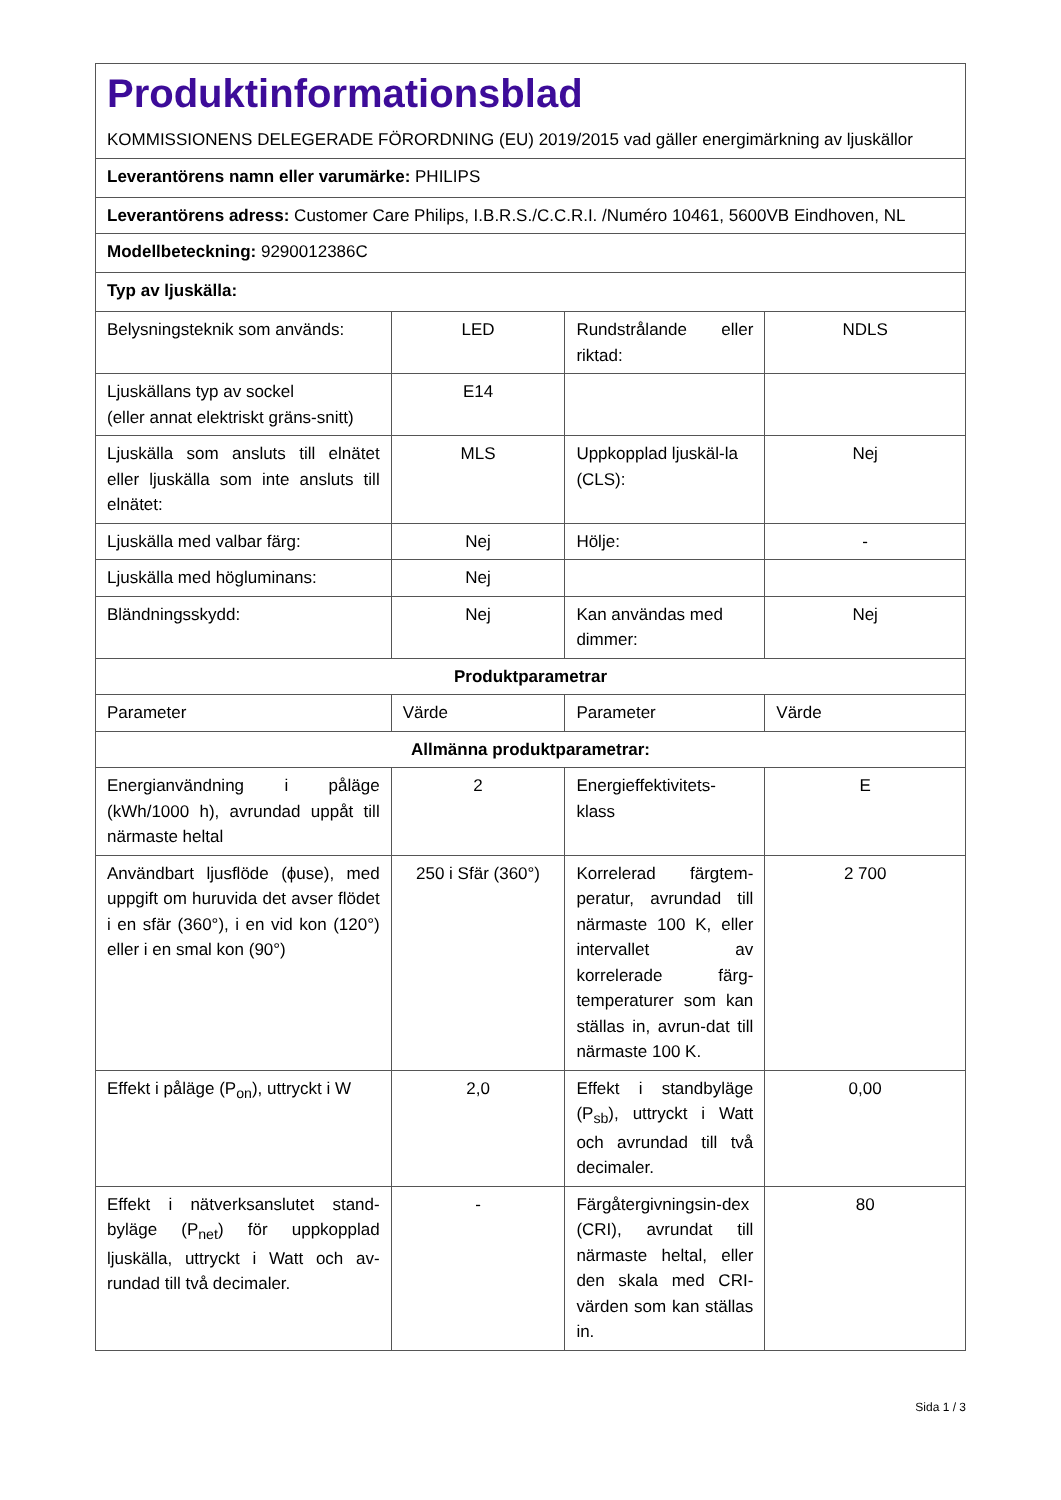| Produktinformationsblad KOMMISSIONENS DELEGERADE FÖRORDNING (EU) 2019/2015 vad gäller energimärkning av ljuskällor | | | |
| Leverantörens namn eller varumärke: PHILIPS | | | |
| Leverantörens adress: Customer Care Philips, I.B.R.S./C.C.R.I. /Numéro 10461, 5600VB Eindhoven, NL | | | |
| Modellbeteckning: 9290012386C | | | |
| Typ av ljuskälla: | | | |
| Belysningsteknik som används: | LED | Rundstrålande eller riktad: | NDLS |
| Ljuskällans typ av sockel (eller annat elektriskt gräns-snitt) | E14 | | |
| Ljuskälla som ansluts till elnätet eller ljuskälla som inte ansluts till elnätet: | MLS | Uppkopplad ljuskäl-la (CLS): | Nej |
| Ljuskälla med valbar färg: | Nej | Hölje: | - |
| Ljuskälla med högluminans: | Nej | | |
| Bländningsskydd: | Nej | Kan användas med dimmer: | Nej |
| Produktparametrar | | | |
| Parameter | Värde | Parameter | Värde |
| Allmänna produktparametrar: | | | |
| Energianvändning i påläge (kWh/1000 h), avrundad uppåt till närmaste heltal | 2 | Energieffektivitets-klass | E |
| Användbart ljusflöde (ϕuse), med uppgift om huruvida det avser flödet i en sfär (360°), i en vid kon (120°) eller i en smal kon (90°) | 250 i Sfär (360°) | Korrelerad färgtem-peratur, avrundad till närmaste 100 K, eller intervallet av korrelerade färg-temperaturer som kan ställas in, avrun-dat till närmaste 100 K. | 2 700 |
| Effekt i påläge (P<sub>on</sub>), uttryckt i W | 2,0 | Effekt i standbyläge (P<sub>sb</sub>), uttryckt i Watt och avrundad till två decimaler. | 0,00 |
| Effekt i nätverksanslutet stand-byläge (P<sub>net</sub>) för uppkopplad ljuskälla, uttryckt i Watt och av-rundad till två decimaler. | - | Färgåtergivningsin-dex (CRI), avrundat till närmaste heltal, eller den skala med CRI-värden som kan ställas in. | 80 |
Sida 1 / 3